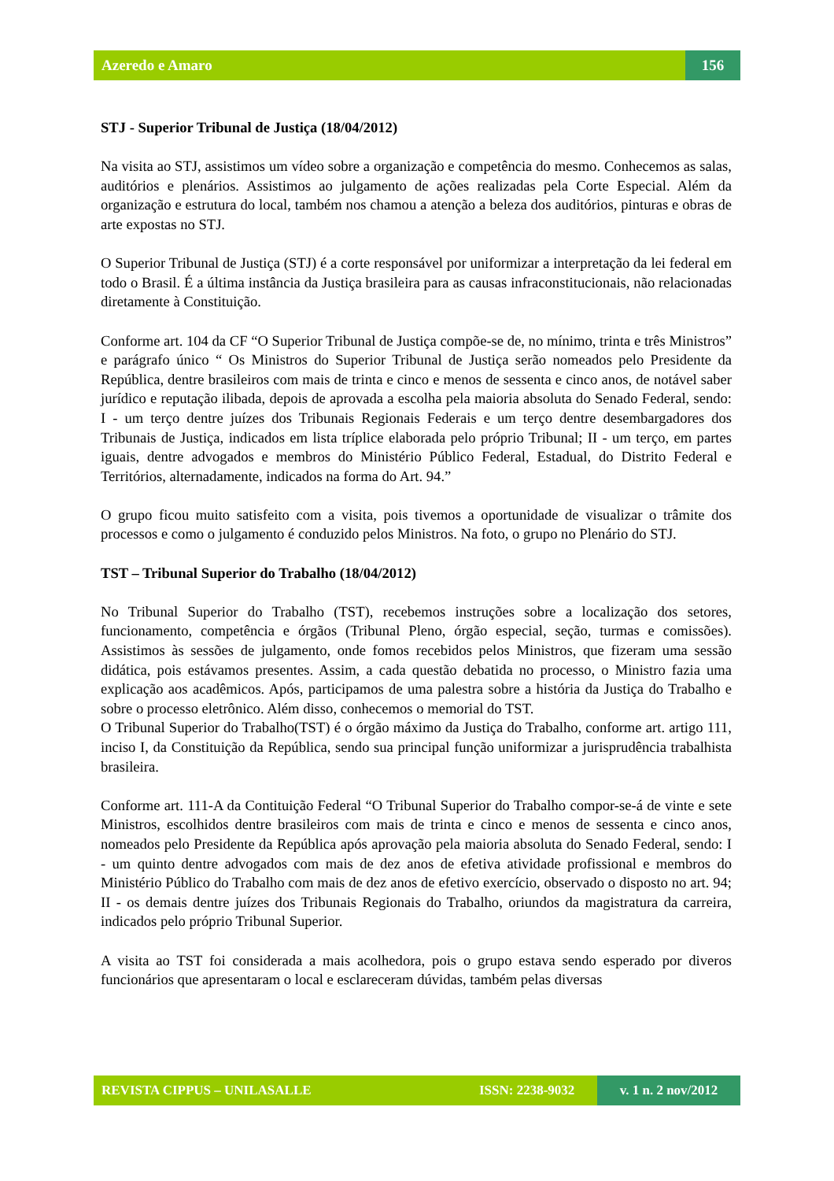Azeredo e Amaro
156
STJ - Superior Tribunal de Justiça (18/04/2012)
Na visita ao STJ, assistimos um vídeo sobre a organização e competência do mesmo. Conhecemos as salas, auditórios e plenários. Assistimos ao julgamento de ações realizadas pela Corte Especial. Além da organização e estrutura do local, também nos chamou a atenção a beleza dos auditórios, pinturas e obras de arte expostas no STJ.
O Superior Tribunal de Justiça (STJ) é a corte responsável por uniformizar a interpretação da lei federal em todo o Brasil. É a última instância da Justiça brasileira para as causas infraconstitucionais, não relacionadas diretamente à Constituição.
Conforme art. 104 da CF “O Superior Tribunal de Justiça compõe-se de, no mínimo, trinta e três Ministros” e parágrafo único “ Os Ministros do Superior Tribunal de Justiça serão nomeados pelo Presidente da República, dentre brasileiros com mais de trinta e cinco e menos de sessenta e cinco anos, de notável saber jurídico e reputação ilibada, depois de aprovada a escolha pela maioria absoluta do Senado Federal, sendo: I - um terço dentre juízes dos Tribunais Regionais Federais e um terço dentre desembargadores dos Tribunais de Justiça, indicados em lista tríplice elaborada pelo próprio Tribunal; II - um terço, em partes iguais, dentre advogados e membros do Ministério Público Federal, Estadual, do Distrito Federal e Territórios, alternadamente, indicados na forma do Art. 94.”
O grupo ficou muito satisfeito com a visita, pois tivemos a oportunidade de visualizar o trâmite dos processos e como o julgamento é conduzido pelos Ministros. Na foto, o grupo no Plenário do STJ.
TST – Tribunal Superior do Trabalho (18/04/2012)
No Tribunal Superior do Trabalho (TST), recebemos instruções sobre a localização dos setores, funcionamento, competência e órgãos (Tribunal Pleno, órgão especial, seção, turmas e comissões). Assistimos às sessões de julgamento, onde fomos recebidos pelos Ministros, que fizeram uma sessão didática, pois estávamos presentes. Assim, a cada questão debatida no processo, o Ministro fazia uma explicação aos acadêmicos. Após, participamos de uma palestra sobre a história da Justiça do Trabalho e sobre o processo eletrônico. Além disso, conhecemos o memorial do TST.
O Tribunal Superior do Trabalho(TST) é o órgão máximo da Justiça do Trabalho, conforme art. artigo 111, inciso I, da Constituição da República, sendo sua principal função uniformizar a jurisprudência trabalhista brasileira.
Conforme art. 111-A da Contituição Federal “O Tribunal Superior do Trabalho compor-se-á de vinte e sete Ministros, escolhidos dentre brasileiros com mais de trinta e cinco e menos de sessenta e cinco anos, nomeados pelo Presidente da República após aprovação pela maioria absoluta do Senado Federal, sendo: I - um quinto dentre advogados com mais de dez anos de efetiva atividade profissional e membros do Ministério Público do Trabalho com mais de dez anos de efetivo exercício, observado o disposto no art. 94; II - os demais dentre juízes dos Tribunais Regionais do Trabalho, oriundos da magistratura da carreira, indicados pelo próprio Tribunal Superior.
A visita ao TST foi considerada a mais acolhedora, pois o grupo estava sendo esperado por diveros funcionários que apresentaram o local e esclareceram dúvidas, também pelas diversas
REVISTA CIPPUS – UNILASALLE
ISSN: 2238-9032
v. 1 n. 2 nov/2012